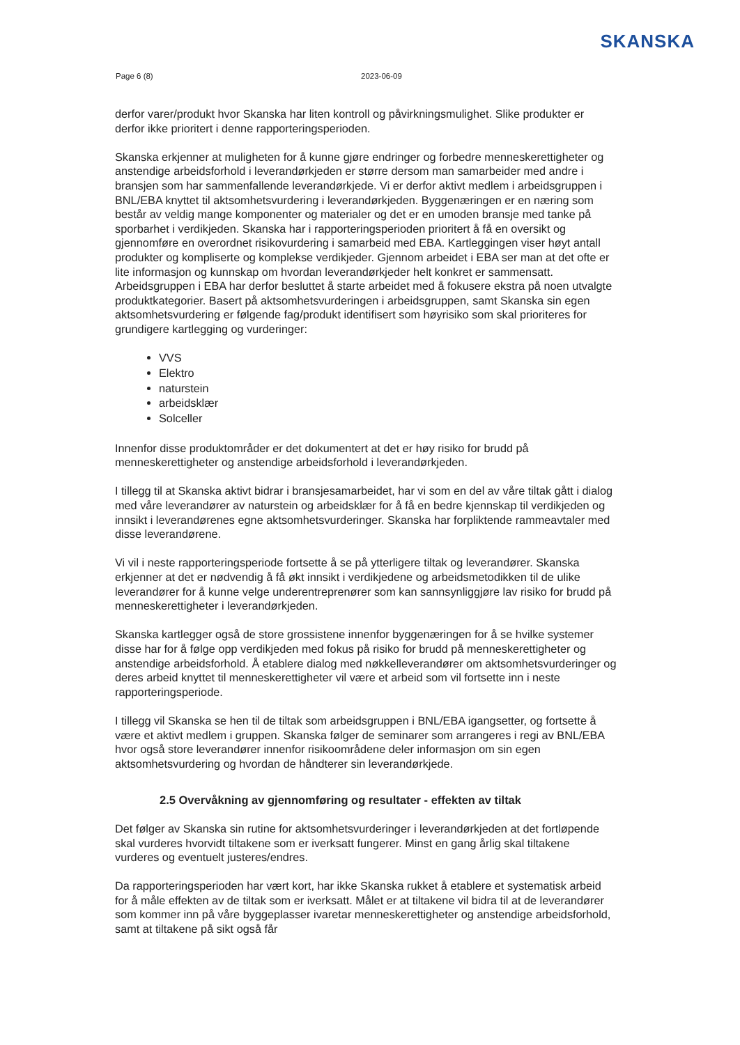SKANSKA
Page 6 (8) 2023-06-09
derfor varer/produkt hvor Skanska har liten kontroll og påvirkningsmulighet. Slike produkter er derfor ikke prioritert i denne rapporteringsperioden.
Skanska erkjenner at muligheten for å kunne gjøre endringer og forbedre menneskerettigheter og anstendige arbeidsforhold i leverandørkjeden er større dersom man samarbeider med andre i bransjen som har sammenfallende leverandørkjede. Vi er derfor aktivt medlem i arbeidsgruppen i BNL/EBA knyttet til aktsomhetsvurdering i leverandørkjeden. Byggenæringen er en næring som består av veldig mange komponenter og materialer og det er en umoden bransje med tanke på sporbarhet i verdikjeden. Skanska har i rapporteringsperioden prioritert å få en oversikt og gjennomføre en overordnet risikovurdering i samarbeid med EBA. Kartleggingen viser høyt antall produkter og kompliserte og komplekse verdikjeder. Gjennom arbeidet i EBA ser man at det ofte er lite informasjon og kunnskap om hvordan leverandørkjeder helt konkret er sammensatt. Arbeidsgruppen i EBA har derfor besluttet å starte arbeidet med å fokusere ekstra på noen utvalgte produktkategorier. Basert på aktsomhetsvurderingen i arbeidsgruppen, samt Skanska sin egen aktsomhetsvurdering er følgende fag/produkt identifisert som høyrisiko som skal prioriteres for grundigere kartlegging og vurderinger:
VVS
Elektro
naturstein
arbeidsklær
Solceller
Innenfor disse produktområder er det dokumentert at det er høy risiko for brudd på menneskerettigheter og anstendige arbeidsforhold i leverandørkjeden.
I tillegg til at Skanska aktivt bidrar i bransjesamarbeidet, har vi som en del av våre tiltak gått i dialog med våre leverandører av naturstein og arbeidsklær for å få en bedre kjennskap til verdikjeden og innsikt i leverandørenes egne aktsomhetsvurderinger. Skanska har forpliktende rammeavtaler med disse leverandørene.
Vi vil i neste rapporteringsperiode fortsette å se på ytterligere tiltak og leverandører. Skanska erkjenner at det er nødvendig å få økt innsikt i verdikjedene og arbeidsmetodikken til de ulike leverandører for å kunne velge underentreprenører som kan sannsynliggjøre lav risiko for brudd på menneskerettigheter i leverandørkjeden.
Skanska kartlegger også de store grossistene innenfor byggenæringen for å se hvilke systemer disse har for å følge opp verdikjeden med fokus på risiko for brudd på menneskerettigheter og anstendige arbeidsforhold. Å etablere dialog med nøkkelleverandører om aktsomhetsvurderinger og deres arbeid knyttet til menneskerettigheter vil være et arbeid som vil fortsette inn i neste rapporteringsperiode.
I tillegg vil Skanska se hen til de tiltak som arbeidsgruppen i BNL/EBA igangsetter, og fortsette å være et aktivt medlem i gruppen. Skanska følger de seminarer som arrangeres i regi av BNL/EBA hvor også store leverandører innenfor risikoområdene deler informasjon om sin egen aktsomhetsvurdering og hvordan de håndterer sin leverandørkjede.
2.5 Overvåkning av gjennomføring og resultater - effekten av tiltak
Det følger av Skanska sin rutine for aktsomhetsvurderinger i leverandørkjeden at det fortløpende skal vurderes hvorvidt tiltakene som er iverksatt fungerer. Minst en gang årlig skal tiltakene vurderes og eventuelt justeres/endres.
Da rapporteringsperioden har vært kort, har ikke Skanska rukket å etablere et systematisk arbeid for å måle effekten av de tiltak som er iverksatt. Målet er at tiltakene vil bidra til at de leverandører som kommer inn på våre byggeplasser ivaretar menneskerettigheter og anstendige arbeidsforhold, samt at tiltakene på sikt også får